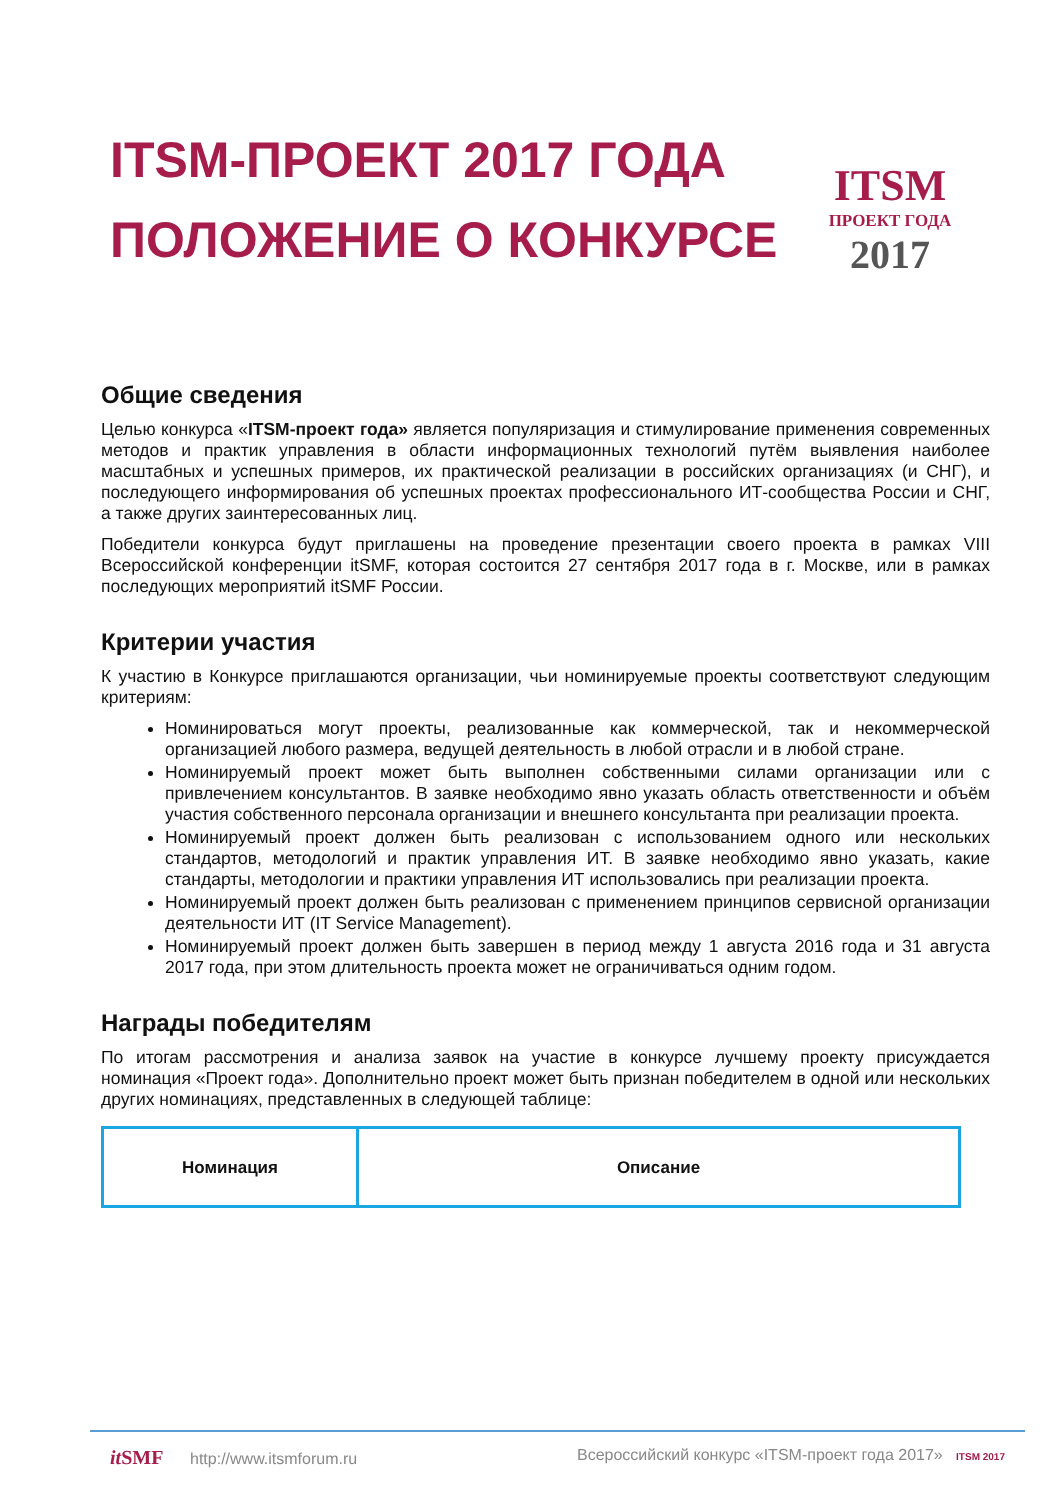ITSM-ПРОЕКТ 2017 ГОДА
ПОЛОЖЕНИЕ О КОНКУРСЕ
ITSM
ПРОЕКТ ГОДА
2017
Общие сведения
Целью конкурса «ITSM-проект года» является популяризация и стимулирование применения современных методов и практик управления в области информационных технологий путём выявления наиболее масштабных и успешных примеров, их практической реализации в российских организациях (и СНГ), и последующего информирования об успешных проектах профессионального ИТ-сообщества России и СНГ, а также других заинтересованных лиц.
Победители конкурса будут приглашены на проведение презентации своего проекта в рамках VIII Всероссийской конференции itSMF, которая состоится 27 сентября 2017 года в г. Москве, или в рамках последующих мероприятий itSMF России.
Критерии участия
К участию в Конкурсе приглашаются организации, чьи номинируемые проекты соответствуют следующим критериям:
Номинироваться могут проекты, реализованные как коммерческой, так и некоммерческой организацией любого размера, ведущей деятельность в любой отрасли и в любой стране.
Номинируемый проект может быть выполнен собственными силами организации или с привлечением консультантов. В заявке необходимо явно указать область ответственности и объём участия собственного персонала организации и внешнего консультанта при реализации проекта.
Номинируемый проект должен быть реализован с использованием одного или нескольких стандартов, методологий и практик управления ИТ. В заявке необходимо явно указать, какие стандарты, методологии и практики управления ИТ использовались при реализации проекта.
Номинируемый проект должен быть реализован с применением принципов сервисной организации деятельности ИТ (IT Service Management).
Номинируемый проект должен быть завершен в период между 1 августа 2016 года и 31 августа 2017 года, при этом длительность проекта может не ограничиваться одним годом.
Награды победителям
По итогам рассмотрения и анализа заявок на участие в конкурсе лучшему проекту присуждается номинация «Проект года». Дополнительно проект может быть признан победителем в одной или нескольких других номинациях, представленных в следующей таблице:
| Номинация | Описание |
| --- | --- |
it SMF http://www.itsmforum.ru Всероссийский конкурс «ITSM-проект года 2017» ITSM 2017